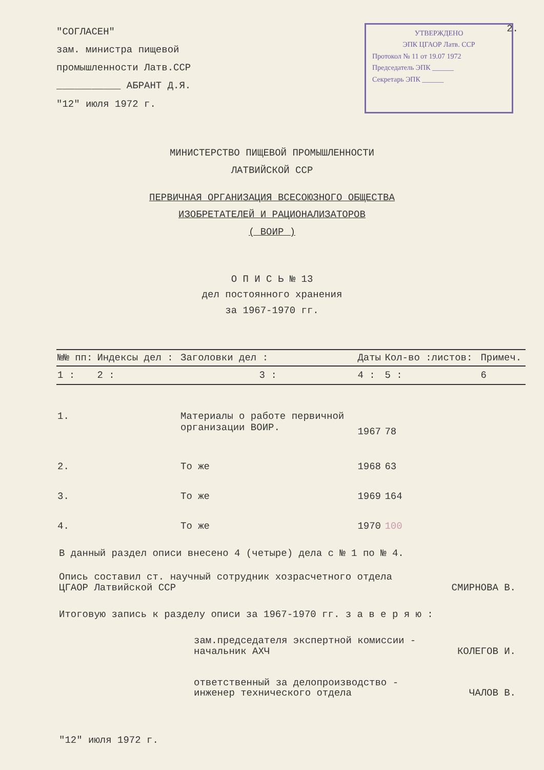2.
"СОГЛАСЕН"
зам. министра пищевой
промышленности Латв.ССР
___________ АБРАНТ Д.Я.
"12" июля 1972 г.
УТВЕРЖДЕНО
ЭПК ЦГАОР Латв. ССР
Протокол № 11 от 19.07 1972
Председатель ЭПК ______
Секретарь ЭПК ______
МИНИСТЕРСТВО ПИЩЕВОЙ ПРОМЫШЛЕННОСТИ
ЛАТВИЙСКОЙ ССР
ПЕРВИЧНАЯ ОРГАНИЗАЦИЯ ВСЕСОЮЗНОГО ОБЩЕСТВА
ИЗОБРЕТАТЕЛЕЙ И РАЦИОНАЛИЗАТОРОВ
( ВОИР )
О П И С Ь № 13
дел постоянного хранения
за 1967-1970 гг.
| №№ пп: | Индексы дел : | Заголовки дел : | Даты | Кол-во :листов: | Примеч. |
| --- | --- | --- | --- | --- | --- |
| 1 : | 2 : | 3 : | 4 : | 5 : | 6 |
| 1. | | Материалы о работе первичной организации ВОИР. | 1967 | 78 | |
| 2. | | То же | 1968 | 63 | |
| 3. | | То же | 1969 | 164 | |
| 4. | | То же | 1970 | 100 | |
В данный раздел описи внесено 4 (четыре) дела с № 1 по № 4.
Опись составил ст. научный сотрудник хозрасчетного отдела
ЦГАОР Латвийской ССР СМИРНОВА В.
Итоговую запись к разделу описи за 1967-1970 гг. з а в е р я ю :
зам.председателя экспертной комиссии -
начальник АХЧ КОЛЕГОВ И.
ответственный за делопроизводство -
инженер технического отдела ЧАЛОВ В.
"12" июля 1972 г.